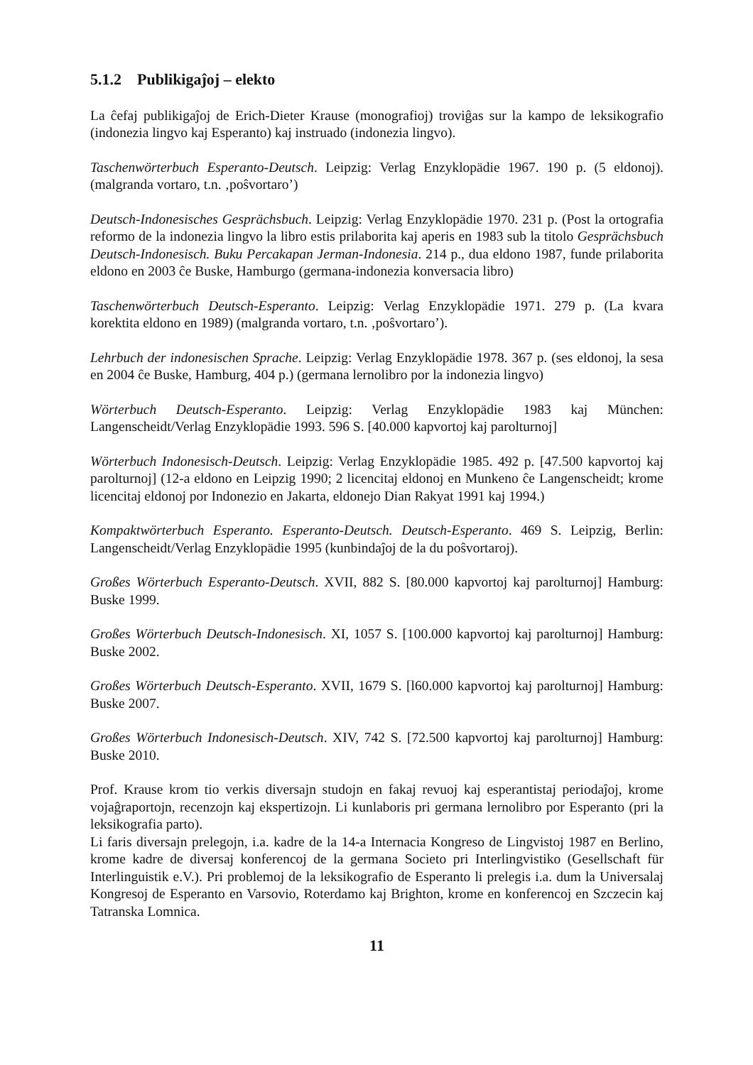5.1.2 Publikigaĵoj – elekto
La ĉefaj publikigaĵoj de Erich-Dieter Krause (monografioj) troviĝas sur la kampo de leksikografio (indonezia lingvo kaj Esperanto) kaj instruado (indonezia lingvo).
Taschenwörterbuch Esperanto-Deutsch. Leipzig: Verlag Enzyklopädie 1967. 190 p. (5 eldonoj). (malgranda vortaro, t.n. ‚poŝvortaro’)
Deutsch-Indonesisches Gesprächsbuch. Leipzig: Verlag Enzyklopädie 1970. 231 p. (Post la ortografia reformo de la indonezia lingvo la libro estis prilaborita kaj aperis en 1983 sub la titolo Gesprächsbuch Deutsch-Indonesisch. Buku Percakapan Jerman-Indonesia. 214 p., dua eldono 1987, funde prilaborita eldono en 2003 ĉe Buske, Hamburgo (germana-indonezia konversacia libro)
Taschenwörterbuch Deutsch-Esperanto. Leipzig: Verlag Enzyklopädie 1971. 279 p. (La kvara korektita eldono en 1989) (malgranda vortaro, t.n. ‚poŝvortaro’).
Lehrbuch der indonesischen Sprache. Leipzig: Verlag Enzyklopädie 1978. 367 p. (ses eldonoj, la sesa en 2004 ĉe Buske, Hamburg, 404 p.) (germana lernolibro por la indonezia lingvo)
Wörterbuch Deutsch-Esperanto. Leipzig: Verlag Enzyklopädie 1983 kaj München: Langenscheidt/Verlag Enzyklopädie 1993. 596 S. [40.000 kapvortoj kaj parolturnoj]
Wörterbuch Indonesisch-Deutsch. Leipzig: Verlag Enzyklopädie 1985. 492 p. [47.500 kapvortoj kaj parolturnoj] (12-a eldono en Leipzig 1990; 2 licencitaj eldonoj en Munkeno ĉe Langenscheidt; krome licencitaj eldonoj por Indonezio en Jakarta, eldonejo Dian Rakyat 1991 kaj 1994.)
Kompaktwörterbuch Esperanto. Esperanto-Deutsch. Deutsch-Esperanto. 469 S. Leipzig, Berlin: Langenscheidt/Verlag Enzyklopädie 1995 (kunbindaĵoj de la du poŝvortaroj).
Großes Wörterbuch Esperanto-Deutsch. XVII, 882 S. [80.000 kapvortoj kaj parolturnoj] Hamburg: Buske 1999.
Großes Wörterbuch Deutsch-Indonesisch. XI, 1057 S. [100.000 kapvortoj kaj parolturnoj] Hamburg: Buske 2002.
Großes Wörterbuch Deutsch-Esperanto. XVII, 1679 S. [l60.000 kapvortoj kaj parolturnoj] Hamburg: Buske 2007.
Großes Wörterbuch Indonesisch-Deutsch. XIV, 742 S. [72.500 kapvortoj kaj parolturnoj] Hamburg: Buske 2010.
Prof. Krause krom tio verkis diversajn studojn en fakaj revuoj kaj esperantistaj periodaĵoj, krome vojaĝraportojn, recenzojn kaj ekspertizojn. Li kunlaboris pri germana lernolibro por Esperanto (pri la leksikografia parto).
Li faris diversajn prelegojn, i.a. kadre de la 14-a Internacia Kongreso de Lingvistoj 1987 en Berlino, krome kadre de diversaj konferencoj de la germana Societo pri Interlingvistiko (Gesellschaft für Interlinguistik e.V.). Pri problemoj de la leksikografio de Esperanto li prelegis i.a. dum la Universalaj Kongresoj de Esperanto en Varsovio, Roterdamo kaj Brighton, krome en konferencoj en Szczecin kaj Tatranska Lomnica.
11